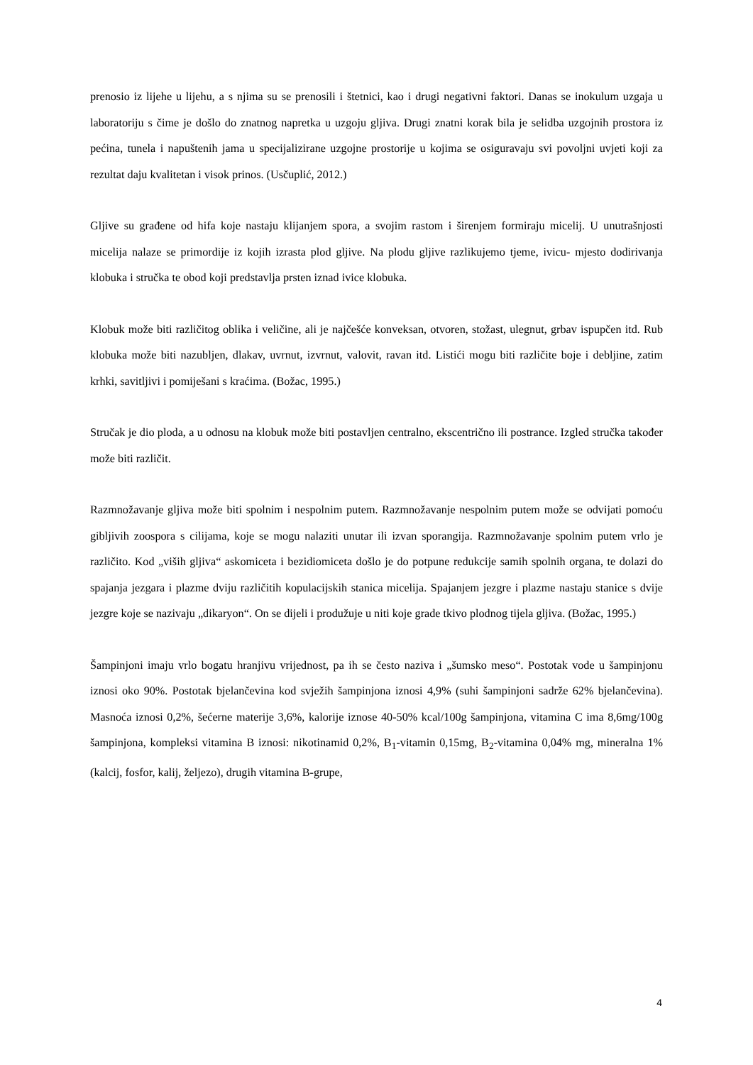prenosio iz lijehe u lijehu, a s njima su se prenosili i štetnici, kao i drugi negativni faktori. Danas se inokulum uzgaja u laboratoriju s čime je došlo do znatnog napretka u uzgoju gljiva. Drugi znatni korak bila je selidba uzgojnih prostora iz pećina, tunela i napuštenih jama u specijalizirane uzgojne prostorije u kojima se osiguravaju svi povoljni uvjeti koji za rezultat daju kvalitetan i visok prinos. (Usčuplić, 2012.)
Gljive su građene od hifa koje nastaju klijanjem spora, a svojim rastom i širenjem formiraju micelij. U unutrašnjosti micelija nalaze se primordije iz kojih izrasta plod gljive. Na plodu gljive razlikujemo tjeme, ivicu- mjesto dodirivanja klobuka i stručka te obod koji predstavlja prsten iznad ivice klobuka.
Klobuk može biti različitog oblika i veličine, ali je najčešće konveksan, otvoren, stožast, ulegnut, grbav ispupčen itd. Rub klobuka može biti nazubljen, dlakav, uvrnut, izvrnut, valovit, ravan itd. Listići mogu biti različite boje i debljine, zatim krhki, savitljivi i pomiješani s kraćima. (Božac, 1995.)
Stručak je dio ploda, a u odnosu na klobuk može biti postavljen centralno, ekscentrično ili postrance. Izgled stručka također može biti različit.
Razmnožavanje gljiva može biti spolnim i nespolnim putem. Razmnožavanje nespolnim putem može se odvijati pomoću gibljivih zoospora s cilijama, koje se mogu nalaziti unutar ili izvan sporangija. Razmnožavanje spolnim putem vrlo je različito. Kod „viših gljiva“ askomiceta i bezidiomiceta došlo je do potpune redukcije samih spolnih organa, te dolazi do spajanja jezgara i plazme dviju različitih kopulacijskih stanica micelija. Spajanjem jezgre i plazme nastaju stanice s dvije jezgre koje se nazivaju „dikaryon“. On se dijeli i produžuje u niti koje grade tkivo plodnog tijela gljiva. (Božac, 1995.)
Šampinjoni imaju vrlo bogatu hranjivu vrijednost, pa ih se često naziva i „šumsko meso“. Postotak vode u šampinjonu iznosi oko 90%. Postotak bjelančevina kod svježih šampinjona iznosi 4,9% (suhi šampinjoni sadrže 62% bjelančevina). Masnoća iznosi 0,2%, šećerne materije 3,6%, kalorije iznose 40-50% kcal/100g šampinjona, vitamina C ima 8,6mg/100g šampinjona, kompleksi vitamina B iznosi: nikotinamid 0,2%, B<sub>1</sub>-vitamin 0,15mg, B<sub>2</sub>-vitamina 0,04% mg, mineralna 1% (kalcij, fosfor, kalij, željezo), drugih vitamina B-grupe,
4